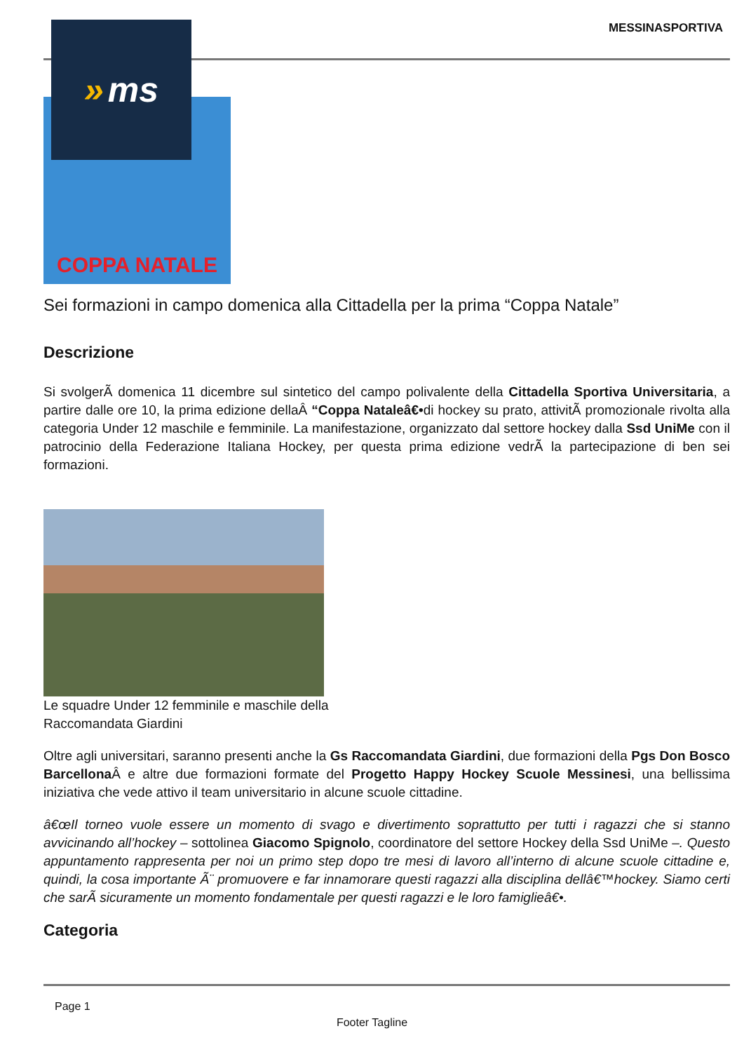MESSINASPORTIVA
COPPA NATALE
Sei formazioni in campo domenica alla Cittadella per la prima “Coppa Natale”
Descrizione
Si svolgerÃ domenica 11 dicembre sul sintetico del campo polivalente della Cittadella Sportiva Universitaria, a partire dalle ore 10, la prima edizione dellaÂ “Coppa Nataleâ€•di hockey su prato, attivitÃ promozionale rivolta alla categoria Under 12 maschile e femminile. La manifestazione, organizzato dal settore hockey dalla Ssd UniMe con il patrocinio della Federazione Italiana Hockey, per questa prima edizione vedrÃ la partecipazione di ben sei formazioni.
Le squadre Under 12 femminile e maschile della Raccomandata Giardini
Oltre agli universitari, saranno presenti anche la Gs Raccomandata Giardini, due formazioni della Pgs Don Bosco Barcellona Â e altre due formazioni formate del Progetto Happy Hockey Scuole Messinesi, una bellissima iniziativa che vede attivo il team universitario in alcune scuole cittadine.
â€œIl torneo vuole essere un momento di svago e divertimento soprattutto per tutti i ragazzi che si stanno avvicinando all’hockey – sottolinea Giacomo Spignolo, coordinatore del settore Hockey della Ssd UniMe –. Questo appuntamento rappresenta per noi un primo step dopo tre mesi di lavoro all’interno di alcune scuole cittadine e, quindi, la cosa importante Ã¨ promuovere e far innamorare questi ragazzi alla disciplina dellâ€™hockey. Siamo certi che sarÃ sicuramente un momento fondamentale per questi ragazzi e le loro famiglieâ€•.
Categoria
» ms
Page 1
Footer Tagline